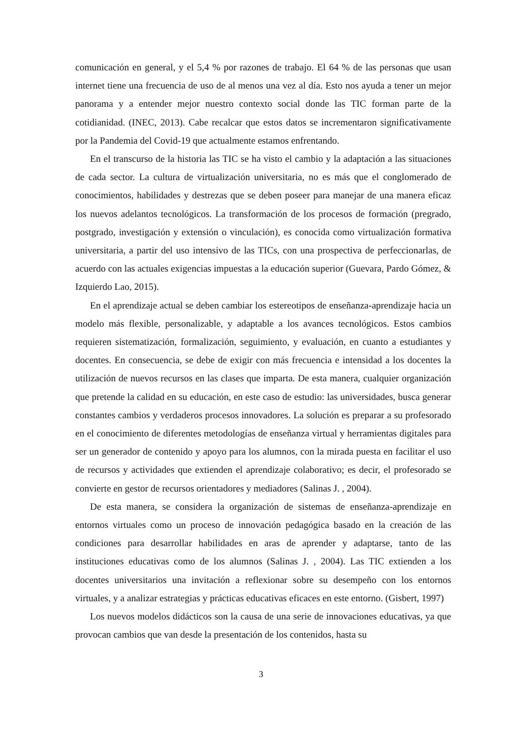comunicación en general, y el 5,4 % por razones de trabajo. El 64 % de las personas que usan internet tiene una frecuencia de uso de al menos una vez al día. Esto nos ayuda a tener un mejor panorama y a entender mejor nuestro contexto social donde las TIC forman parte de la cotidianidad. (INEC, 2013). Cabe recalcar que estos datos se incrementaron significativamente por la Pandemia del Covid-19 que actualmente estamos enfrentando.
En el transcurso de la historia las TIC se ha visto el cambio y la adaptación a las situaciones de cada sector. La cultura de virtualización universitaria, no es más que el conglomerado de conocimientos, habilidades y destrezas que se deben poseer para manejar de una manera eficaz los nuevos adelantos tecnológicos. La transformación de los procesos de formación (pregrado, postgrado, investigación y extensión o vinculación), es conocida como virtualización formativa universitaria, a partir del uso intensivo de las TICs, con una prospectiva de perfeccionarlas, de acuerdo con las actuales exigencias impuestas a la educación superior (Guevara, Pardo Gómez, & Izquierdo Lao, 2015).
En el aprendizaje actual se deben cambiar los estereotipos de enseñanza-aprendizaje hacia un modelo más flexible, personalizable, y adaptable a los avances tecnológicos. Estos cambios requieren sistematización, formalización, seguimiento, y evaluación, en cuanto a estudiantes y docentes. En consecuencia, se debe de exigir con más frecuencia e intensidad a los docentes la utilización de nuevos recursos en las clases que imparta. De esta manera, cualquier organización que pretende la calidad en su educación, en este caso de estudio: las universidades, busca generar constantes cambios y verdaderos procesos innovadores. La solución es preparar a su profesorado en el conocimiento de diferentes metodologías de enseñanza virtual y herramientas digitales para ser un generador de contenido y apoyo para los alumnos, con la mirada puesta en facilitar el uso de recursos y actividades que extienden el aprendizaje colaborativo; es decir, el profesorado se convierte en gestor de recursos orientadores y mediadores (Salinas J. , 2004).
De esta manera, se considera la organización de sistemas de enseñanza-aprendizaje en entornos virtuales como un proceso de innovación pedagógica basado en la creación de las condiciones para desarrollar habilidades en aras de aprender y adaptarse, tanto de las instituciones educativas como de los alumnos (Salinas J. , 2004). Las TIC extienden a los docentes universitarios una invitación a reflexionar sobre su desempeño con los entornos virtuales, y a analizar estrategias y prácticas educativas eficaces en este entorno. (Gisbert, 1997)
Los nuevos modelos didácticos son la causa de una serie de innovaciones educativas, ya que provocan cambios que van desde la presentación de los contenidos, hasta su
3